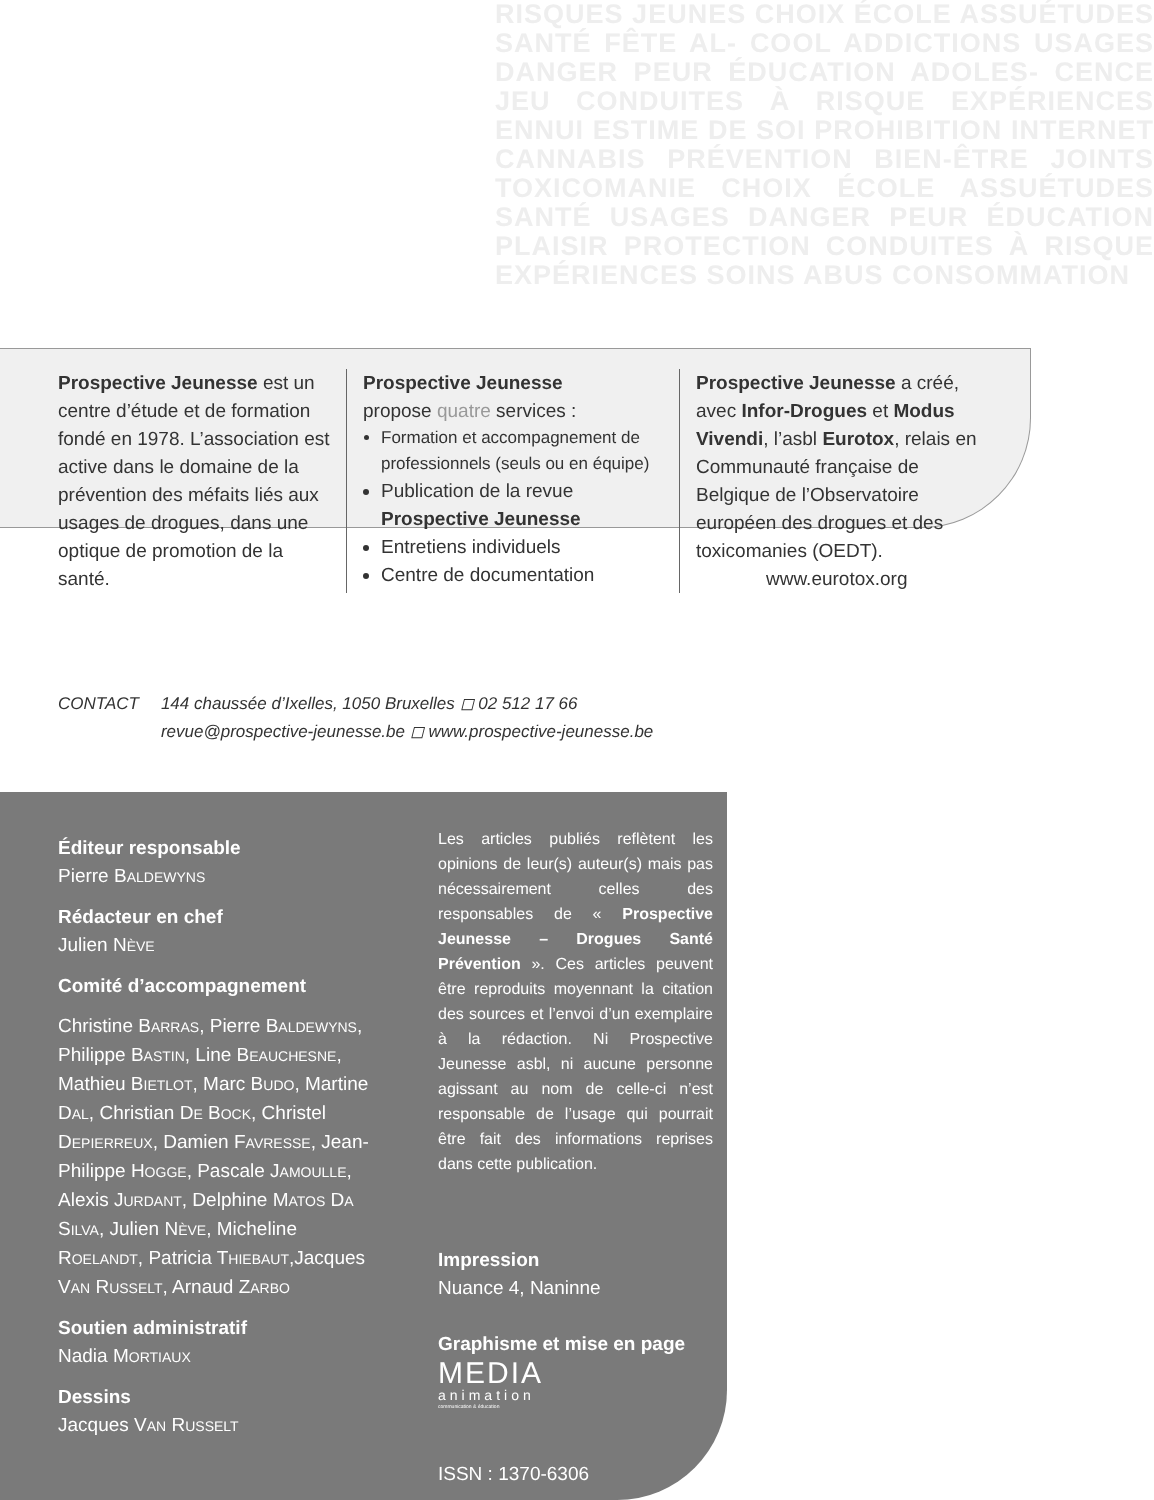RISQUES JEUNES CHOIX ÉCOLE ASSUÉTUDES SANTÉ FÊTE AL- COOL ADDICTIONS USAGES DANGER PEUR ÉDUCATION ADOLES- CENCE JEU CONDUITES À RISQUE EXPÉRIENCES ENNUI ESTIME DE SOI PROHIBITION INTERNET CANNABIS PRÉVENTION BIEN-ÊTRE JOINTS TOXICOMANIE CHOIX ÉCOLE ASSUÉTUDES SANTÉ USAGES DANGER PEUR ÉDUCATION PLAISIR PROTECTION CONDUITES À RISQUE EXPÉRIENCES SOINS ABUS CONSOMMATION
Prospective Jeunesse est un centre d’étude et de formation fondé en 1978. L’association est active dans le domaine de la prévention des méfaits liés aux usages de drogues, dans une optique de promotion de la santé.
Prospective Jeunesse
propose quatre services :
Formation et accompagnement de professionnels (seuls ou en équipe)
Publication de la revue Prospective Jeunesse
Entretiens individuels
Centre de documentation
Prospective Jeunesse a créé, avec Infor-Drogues et Modus Vivendi, l’asbl Eurotox, relais en Communauté française de Belgique de l’Observatoire européen des drogues et des toxicomanies (OEDT).
www.eurotox.org
CONTACT 144 chaussée d’Ixelles, 1050 Bruxelles ◻ 02 512 17 66
revue@prospective-jeunesse.be ◻ www.prospective-jeunesse.be
Éditeur responsable
Pierre BALDEWYNS
Rédacteur en chef
Julien NÈVE
Comité d’accompagnement
Christine BARRAS, Pierre BALDEWYNS, Philippe BASTIN, Line BEAUCHESNE, Mathieu BIETLOT, Marc BUDO, Martine DAL, Christian DE BOCK, Christel DEPIERREUX, Damien FAVRESSE, Jean-Philippe HOGGE, Pascale JAMOULLE, Alexis JURDANT, Delphine MATOS DA SILVA, Julien NÈVE, Micheline ROELANDT, Patricia THIEBAUT,Jacques VAN RUSSELT, Arnaud ZARBO
Soutien administratif
Nadia MORTIAUX
Dessins
Jacques VAN RUSSELT
Les articles publiés reflètent les opinions de leur(s) auteur(s) mais pas nécessairement celles des responsables de « Prospective Jeunesse – Drogues Santé Prévention ». Ces articles peuvent être reproduits moyennant la citation des sources et l’envoi d’un exemplaire à la rédaction. Ni Prospective Jeunesse asbl, ni aucune personne agissant au nom de celle-ci n’est responsable de l’usage qui pourrait être fait des informations reprises dans cette publication.
Impression
Nuance 4, Naninne
Graphisme et mise en page
MEDIA
animation
communication & éducation
ISSN : 1370-6306